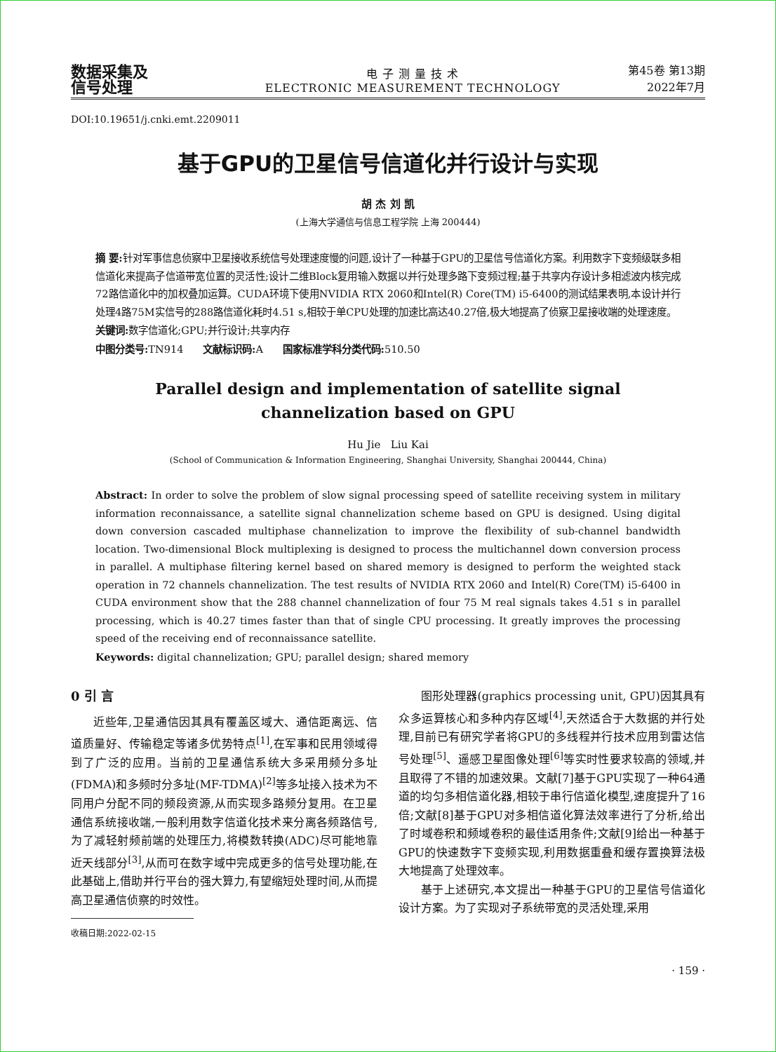数据采集及
信号处理
电 子 测 量 技 术
ELECTRONIC MEASUREMENT TECHNOLOGY
第45卷 第13期
2022年7月
DOI:10.19651/j.cnki.emt.2209011
基于GPU的卫星信号信道化并行设计与实现
胡 杰 刘 凯
(上海大学通信与信息工程学院 上海 200444)
摘 要: 针对军事信息侦察中卫星接收系统信号处理速度慢的问题,设计了一种基于GPU的卫星信号信道化方案。利用数字下变频级联多相信道化来提高子信道带宽位置的灵活性;设计二维Block复用输入数据以并行处理多路下变频过程;基于共享内存设计多相滤波内核完成72路信道化中的加权叠加运算。CUDA环境下使用NVIDIA RTX 2060和Intel(R) Core(TM) i5-6400的测试结果表明,本设计并行处理4路75M实信号的288路信道化耗时4.51 s,相较于单CPU处理的加速比高达40.27倍,极大地提高了侦察卫星接收端的处理速度。
关键词: 数字信道化;GPU;并行设计;共享内存
中图分类号: TN914 文献标识码: A 国家标准学科分类代码: 510.50
Parallel design and implementation of satellite signal
channelization based on GPU
Hu Jie Liu Kai
(School of Communication & Information Engineering, Shanghai University, Shanghai 200444, China)
Abstract: In order to solve the problem of slow signal processing speed of satellite receiving system in military information reconnaissance, a satellite signal channelization scheme based on GPU is designed. Using digital down conversion cascaded multiphase channelization to improve the flexibility of sub-channel bandwidth location. Two-dimensional Block multiplexing is designed to process the multichannel down conversion process in parallel. A multiphase filtering kernel based on shared memory is designed to perform the weighted stack operation in 72 channels channelization. The test results of NVIDIA RTX 2060 and Intel(R) Core(TM) i5-6400 in CUDA environment show that the 288 channel channelization of four 75 M real signals takes 4.51 s in parallel processing, which is 40.27 times faster than that of single CPU processing. It greatly improves the processing speed of the receiving end of reconnaissance satellite.
Keywords: digital channelization; GPU; parallel design; shared memory
0 引 言
近些年,卫星通信因其具有覆盖区域大、通信距离远、信道质量好、传输稳定等诸多优势特点<sup>[1]</sup>,在军事和民用领域得到了广泛的应用。当前的卫星通信系统大多采用频分多址(FDMA)和多频时分多址(MF-TDMA)<sup>[2]</sup>等多址接入技术为不同用户分配不同的频段资源,从而实现多路频分复用。在卫星通信系统接收端,一般利用数字信道化技术来分离各频路信号,为了减轻射频前端的处理压力,将模数转换(ADC)尽可能地靠近天线部分<sup>[3]</sup>,从而可在数字域中完成更多的信号处理功能,在此基础上,借助并行平台的强大算力,有望缩短处理时间,从而提高卫星通信侦察的时效性。
收稿日期:2022-02-15
图形处理器(graphics processing unit, GPU)因其具有众多运算核心和多种内存区域<sup>[4]</sup>,天然适合于大数据的并行处理,目前已有研究学者将GPU的多线程并行技术应用到雷达信号处理<sup>[5]</sup>、遥感卫星图像处理<sup>[6]</sup>等实时性要求较高的领域,并且取得了不错的加速效果。文献[7]基于GPU实现了一种64通道的均匀多相信道化器,相较于串行信道化模型,速度提升了16倍;文献[8]基于GPU对多相信道化算法效率进行了分析,给出了时域卷积和频域卷积的最佳适用条件;文献[9]给出一种基于GPU的快速数字下变频实现,利用数据重叠和缓存置换算法极大地提高了处理效率。
基于上述研究,本文提出一种基于GPU的卫星信号信道化设计方案。为了实现对子系统带宽的灵活处理,采用
· 159 ·